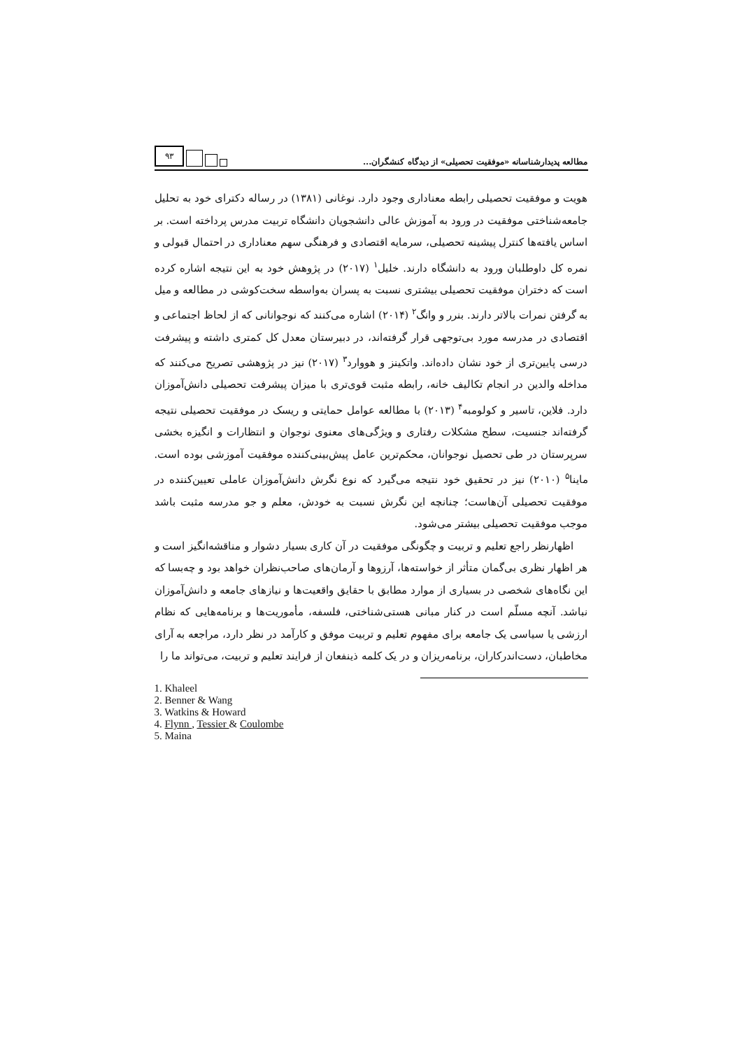مطالعه پدیدارشناسانه «موفقیت تحصیلی» از دیدگاه کنشگران...
۹۳
هویت و موفقیت تحصیلی رابطه معناداری وجود دارد. نوغانی (۱۳۸۱) در رساله دکترای خود به تحلیل جامعه‌شناختی موفقیت در ورود به آموزش عالی دانشجویان دانشگاه تربیت مدرس پرداخته است. بر اساس یافته‌ها کنترل پیشینه تحصیلی، سرمایه اقتصادی و فرهنگی سهم معناداری در احتمال قبولی و نمره کل داوطلبان ورود به دانشگاه دارند. خلیل<sup>۱</sup> (۲۰۱۷) در پژوهش خود به این نتیجه اشاره کرده است که دختران موفقیت تحصیلی بیشتری نسبت به پسران به‌واسطه سخت‌کوشی در مطالعه و میل به گرفتن نمرات بالاتر دارند. بنرر و وانگ<sup>۲</sup> (۲۰۱۴) اشاره می‌کنند که نوجوانانی که از لحاظ اجتماعی و اقتصادی در مدرسه مورد بی‌توجهی قرار گرفته‌اند، در دبیرستان معدل کل کمتری داشته و پیشرفت درسی پایین‌تری از خود نشان داده‌اند. واتکینز و هووارد<sup>۳</sup> (۲۰۱۷) نیز در پژوهشی تصریح می‌کنند که مداخله والدین در انجام تکالیف خانه، رابطه مثبت قوی‌تری با میزان پیشرفت تحصیلی دانش‌آموزان دارد. فلاین، تاسیر و کولومبه<sup>۴</sup> (۲۰۱۳) با مطالعه عوامل حمایتی و ریسک در موفقیت تحصیلی نتیجه گرفته‌اند جنسیت، سطح مشکلات رفتاری و ویژگی‌های معنوی نوجوان و انتظارات و انگیزه بخشی سرپرستان در طی تحصیل نوجوانان، محکم‌ترین عامل پیش‌بینی‌کننده موفقیت آموزشی بوده است. ماینا<sup>۵</sup> (۲۰۱۰) نیز در تحقیق خود نتیجه می‌گیرد که نوع نگرش دانش‌آموزان عاملی تعیین‌کننده در موفقیت تحصیلی آن‌هاست؛ چنانچه این نگرش نسبت به خودش، معلم و جو مدرسه مثبت باشد موجب موفقیت تحصیلی بیشتر می‌شود.
اظهارنظر راجع تعلیم و تربیت و چگونگی موفقیت در آن کاری بسیار دشوار و مناقشه‌انگیز است و هر اظهار نظری بی‌گمان متأثر از خواسته‌ها، آرزوها و آرمان‌های صاحب‌نظران خواهد بود و چه‌بسا که این نگاه‌های شخصی در بسیاری از موارد مطابق با حقایق واقعیت‌ها و نیازهای جامعه و دانش‌آموزان نباشد. آنچه مسلّم است در کنار مبانی هستی‌شناختی، فلسفه، مأموریت‌ها و برنامه‌هایی که نظام ارزشی یا سیاسی یک جامعه برای مفهوم تعلیم و تربیت موفق و کارآمد در نظر دارد، مراجعه به آرای مخاطبان، دست‌اندرکاران، برنامه‌ریزان و در یک کلمه ذینفعان از فرایند تعلیم و تربیت، می‌تواند ما را
1. Khaleel
2. Benner & Wang
3. Watkins & Howard
4. Flynn , Tessier & Coulombe
5. Maina